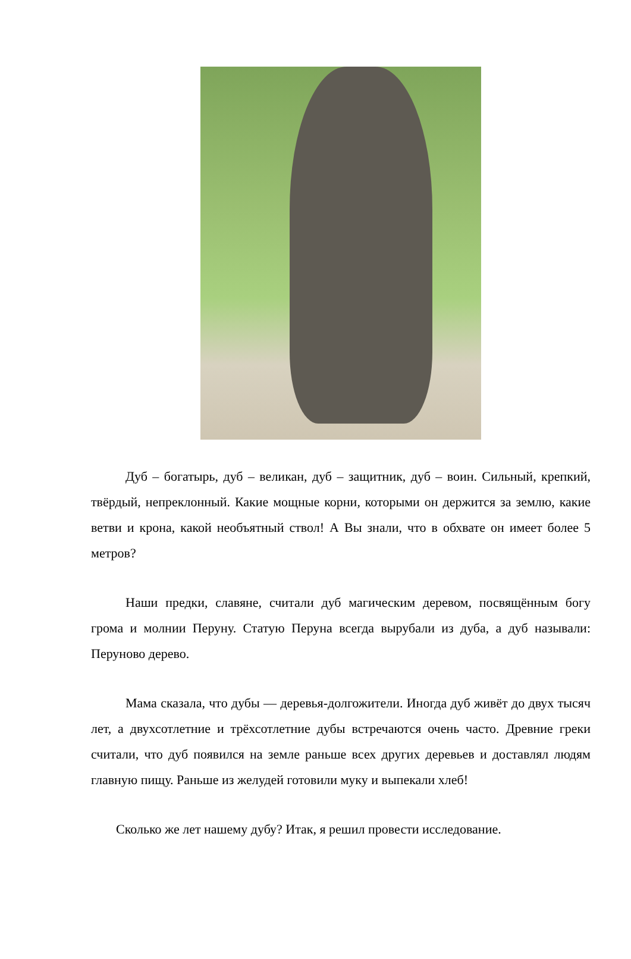Дуб – богатырь, дуб – великан, дуб – защитник, дуб – воин. Сильный, крепкий, твёрдый, непреклонный. Какие мощные корни, которыми он держится за землю, какие ветви и крона, какой необъятный ствол! А Вы знали, что в обхвате он имеет более 5 метров?
Наши предки, славяне, считали дуб магическим деревом, посвящённым богу грома и молнии Перуну. Статую Перуна всегда вырубали из дуба, а дуб называли: Перуново дерево.
Мама сказала, что дубы — деревья-долгожители. Иногда дуб живёт до двух тысяч лет, а двухсотлетние и трёхсотлетние дубы встречаются очень часто. Древние греки считали, что дуб появился на земле раньше всех других деревьев и доставлял людям главную пищу. Раньше из желудей готовили муку и выпекали хлеб!
Сколько же лет нашему дубу? Итак, я решил провести исследование.